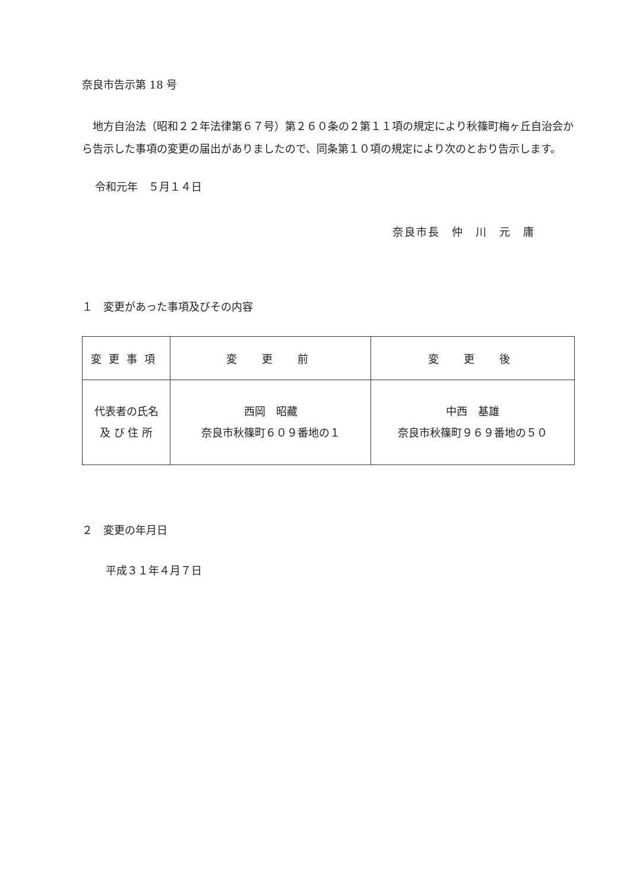奈良市告示第 18 号
地方自治法（昭和２２年法律第６７号）第２６０条の２第１１項の規定により秋篠町梅ヶ丘自治会から告示した事項の変更の届出がありましたので、同条第１０項の規定により次のとおり告示します。
令和元年　５月１４日
奈良市長　仲　川　元　庸
１　変更があった事項及びその内容
| 変更事項 | 変 更 前 | 変 更 後 |
| --- | --- | --- |
| 代表者の氏名 及 び 住 所 | 西岡 昭藏 奈良市秋篠町６０９番地の１ | 中西 基雄 奈良市秋篠町９６９番地の５０ |
２　変更の年月日
平成３１年４月７日